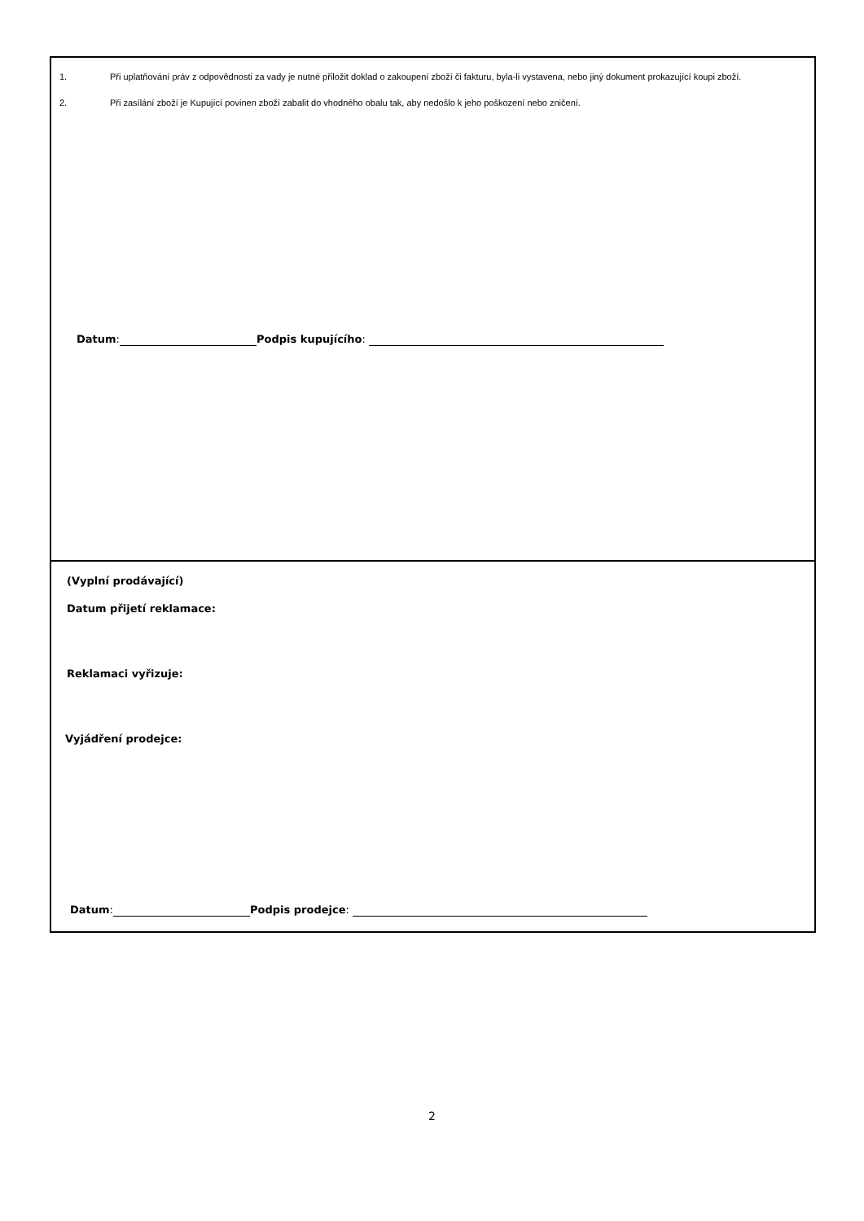1. Při uplatňování práv z odpovědnosti za vady je nutné přiložit doklad o zakoupení zboží či fakturu, byla-li vystavena, nebo jiný dokument prokazující koupi zboží.
2. Při zasílání zboží je Kupující povinen zboží zabalit do vhodného obalu tak, aby nedošlo k jeho poškození nebo zničení.
Datum: Podpis kupujícího:
(Vyplní prodávající)
Datum přijetí reklamace:
Reklamaci vyřizuje:
Vyjádření prodejce:
Datum: Podpis prodejce:
2